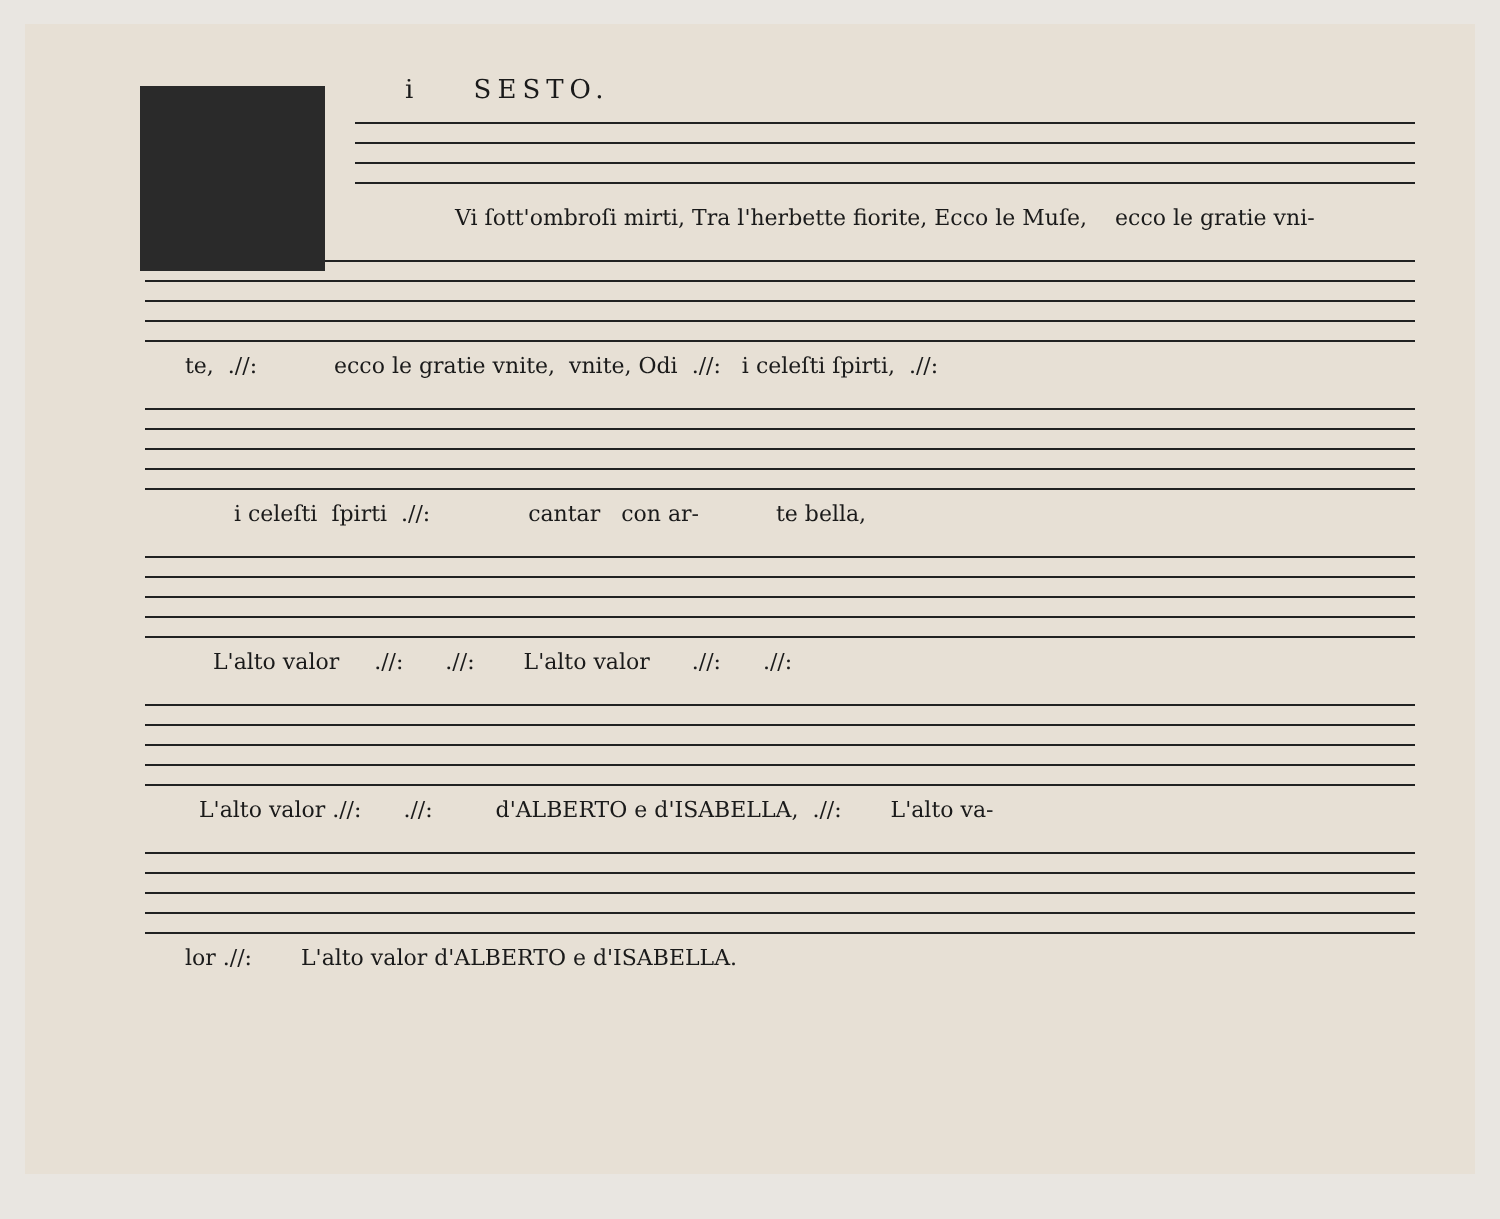i SESTO.
Vi ſott'ombroſi mirti, Tra l'herbette fiorite, Ecco le Muſe, ecco le gratie vni-
te, .//: ecco le gratie vnite, vnite, Odi .//: i celeſti ſpirti, .//:
i celeſti ſpirti .//: cantar con ar- te bella,
L'alto valor .//: .//: L'alto valor .//: .//:
L'alto valor .//: .//: d'ALBERTO e d'ISABELLA, .//: L'alto va-
lor .//: L'alto valor d'ALBERTO e d'ISABELLA.